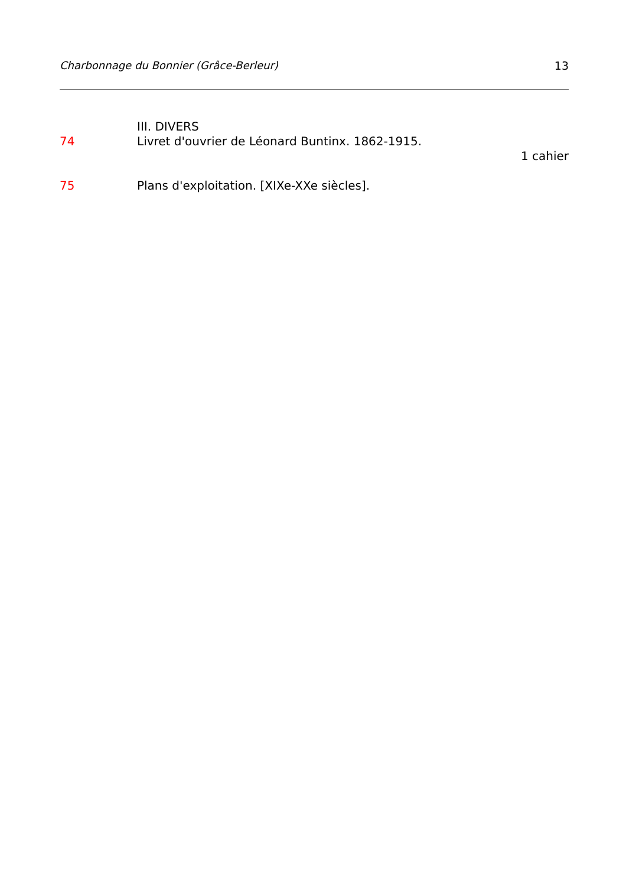Charbonnage du Bonnier (Grâce-Berleur) 13
III. DIVERS
74 Livret d'ouvrier de Léonard Buntinx. 1862-1915.
1 cahier
75 Plans d'exploitation. [XIXe-XXe siècles].